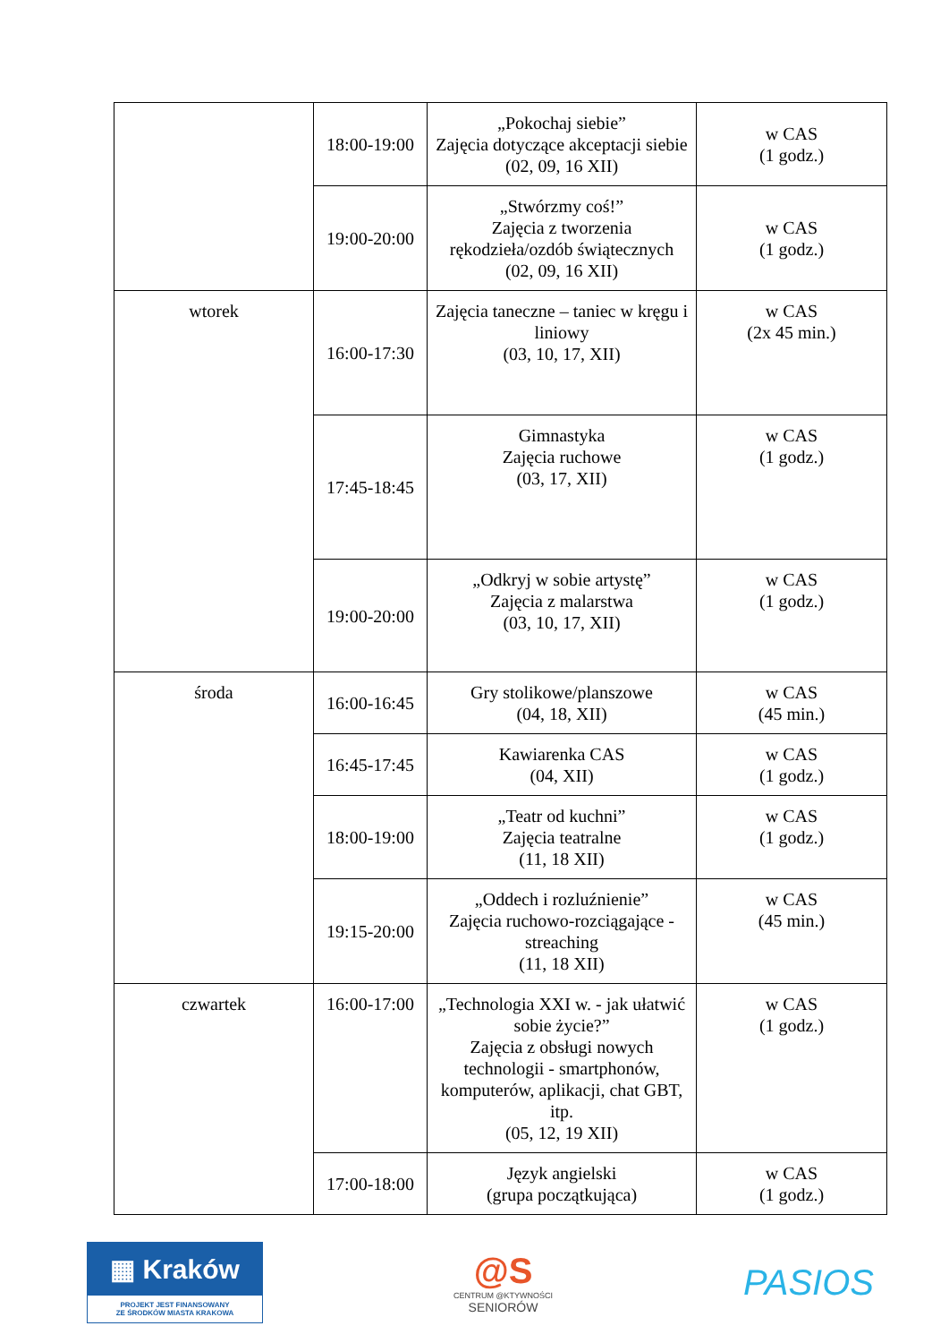| | 18:00-19:00 | „Pokochaj siebie” Zajęcia dotyczące akceptacji siebie (02, 09, 16 XII) | w CAS (1 godz.) |
| | 19:00-20:00 | „Stwórzmy coś!” Zajęcia z tworzenia rękodzieła/ozdób świątecznych (02, 09, 16 XII) | w CAS (1 godz.) |
| wtorek | 16:00-17:30 | Zajęcia taneczne – taniec w kręgu i liniowy (03, 10, 17, XII) | w CAS (2x 45 min.) |
| | 17:45-18:45 | Gimnastyka Zajęcia ruchowe (03, 17, XII) | w CAS (1 godz.) |
| | 19:00-20:00 | „Odkryj w sobie artystę” Zajęcia z malarstwa (03, 10, 17, XII) | w CAS (1 godz.) |
| środa | 16:00-16:45 | Gry stolikowe/planszowe (04, 18, XII) | w CAS (45 min.) |
| | 16:45-17:45 | Kawiarenka CAS (04, XII) | w CAS (1 godz.) |
| | 18:00-19:00 | „Teatr od kuchni” Zajęcia teatralne (11, 18 XII) | w CAS (1 godz.) |
| | 19:15-20:00 | „Oddech i rozluźnienie” Zajęcia ruchowo-rozciągające - streaching (11, 18 XII) | w CAS (45 min.) |
| czwartek | 16:00-17:00 | „Technologia XXI w. - jak ułatwić sobie życie?” Zajęcia z obsługi nowych technologii - smartphonów, komputerów, aplikacji, chat GBT, itp. (05, 12, 19 XII) | w CAS (1 godz.) |
| | 17:00-18:00 | Język angielski (grupa początkująca) | w CAS (1 godz.) |
▦ Kraków
PROJEKT JEST FINANSOWANY
ZE ŚRODKÓW MIASTA KRAKOWA
@S
CENTRUM @KTYWNOŚCI
SENIORÓW
PASIOS